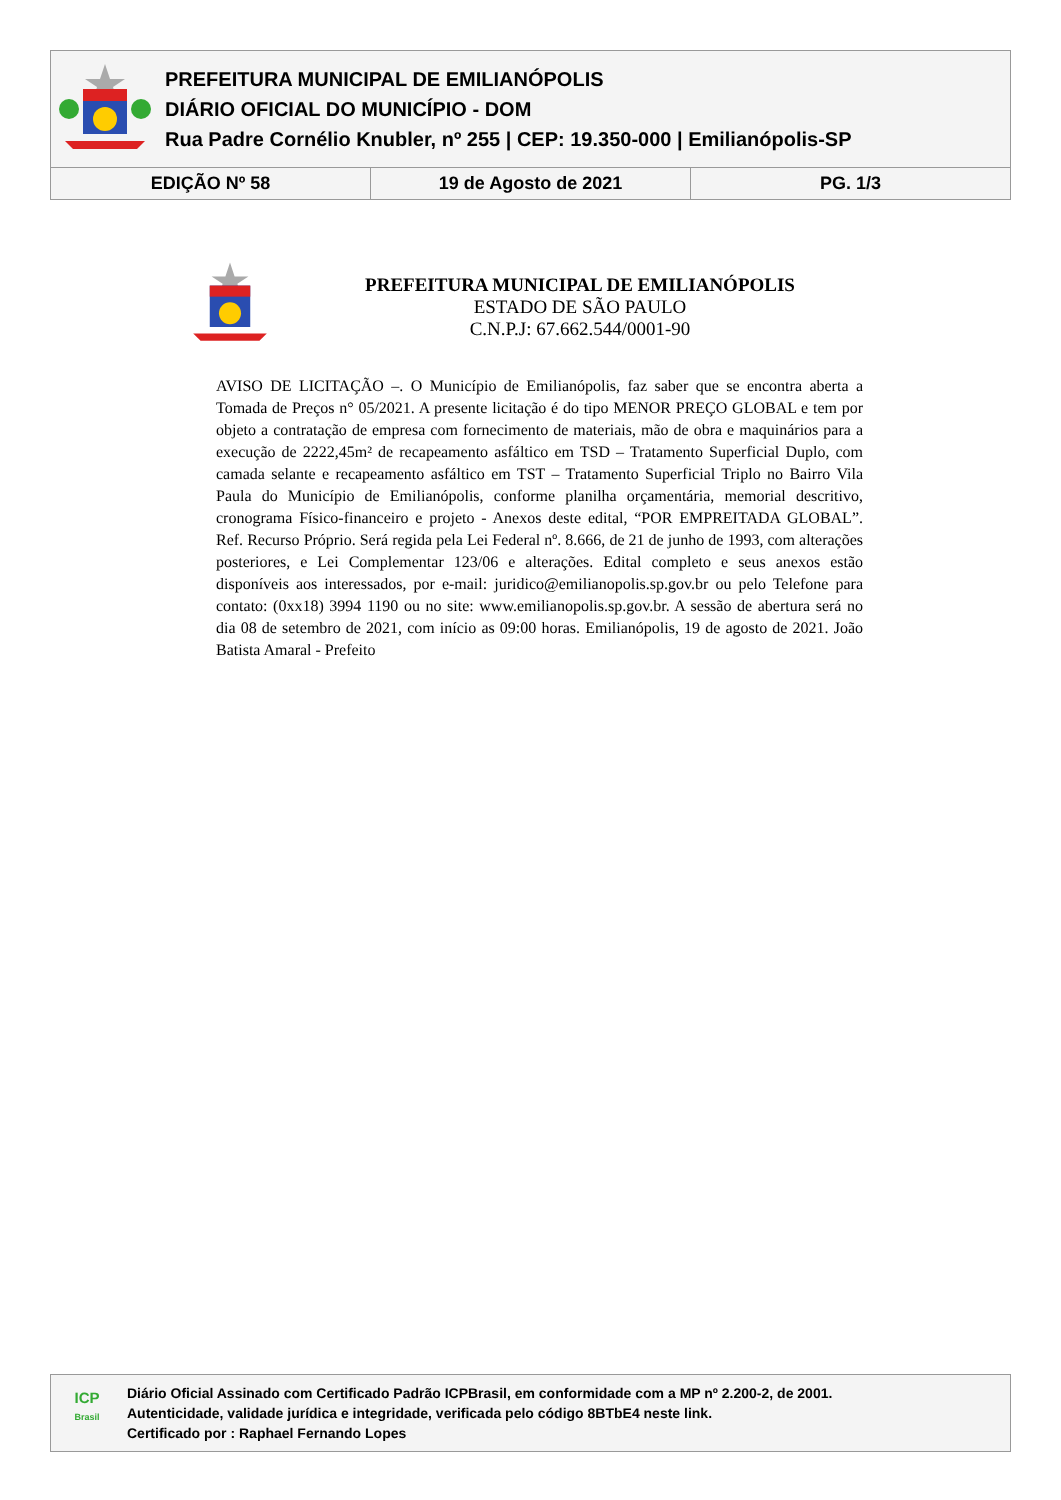PREFEITURA MUNICIPAL DE EMILIANÓPOLIS
DIÁRIO OFICIAL DO MUNICÍPIO - DOM
Rua Padre Cornélio Knubler, nº 255 | CEP: 19.350-000 | Emilianópolis-SP
| EDIÇÃO Nº 58 | 19 de Agosto de 2021 | PG. 1/3 |
PREFEITURA MUNICIPAL DE EMILIANÓPOLIS
ESTADO DE SÃO PAULO
C.N.P.J: 67.662.544/0001-90
AVISO DE LICITAÇÃO –. O Município de Emilianópolis, faz saber que se encontra aberta a Tomada de Preços n° 05/2021. A presente licitação é do tipo MENOR PREÇO GLOBAL e tem por objeto a contratação de empresa com fornecimento de materiais, mão de obra e maquinários para a execução de 2222,45m² de recapeamento asfáltico em TSD – Tratamento Superficial Duplo, com camada selante e recapeamento asfáltico em TST – Tratamento Superficial Triplo no Bairro Vila Paula do Município de Emilianópolis, conforme planilha orçamentária, memorial descritivo, cronograma Físico-financeiro e projeto - Anexos deste edital, “POR EMPREITADA GLOBAL”. Ref. Recurso Próprio. Será regida pela Lei Federal nº. 8.666, de 21 de junho de 1993, com alterações posteriores, e Lei Complementar 123/06 e alterações. Edital completo e seus anexos estão disponíveis aos interessados, por e-mail: juridico@emilianopolis.sp.gov.br ou pelo Telefone para contato: (0xx18) 3994 1190 ou no site: www.emilianopolis.sp.gov.br. A sessão de abertura será no dia 08 de setembro de 2021, com início as 09:00 horas. Emilianópolis, 19 de agosto de 2021. João Batista Amaral - Prefeito
ICP
Brasil
Diário Oficial Assinado com Certificado Padrão ICPBrasil, em conformidade com a MP nº 2.200-2, de 2001.
Autenticidade, validade jurídica e integridade, verificada pelo código 8BTbE4 neste link.
Certificado por : Raphael Fernando Lopes